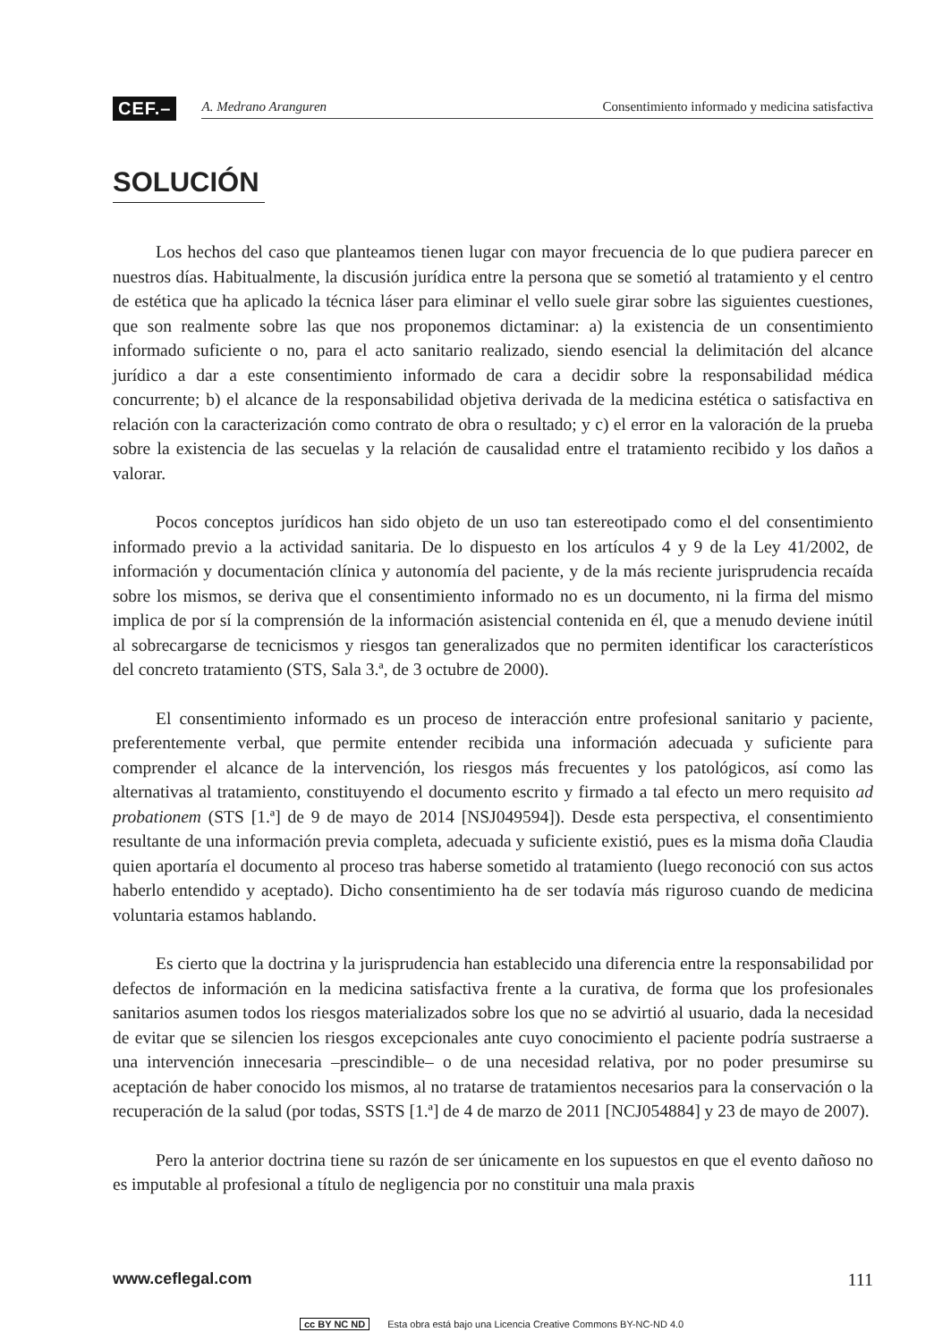CEF.–
A. Medrano Aranguren Consentimiento informado y medicina satisfactiva
SOLUCIÓN
Los hechos del caso que planteamos tienen lugar con mayor frecuencia de lo que pudiera parecer en nuestros días. Habitualmente, la discusión jurídica entre la persona que se sometió al tratamiento y el centro de estética que ha aplicado la técnica láser para eliminar el vello suele girar sobre las siguientes cuestiones, que son realmente sobre las que nos proponemos dictaminar: a) la existencia de un consentimiento informado suficiente o no, para el acto sanitario realizado, siendo esencial la delimitación del alcance jurídico a dar a este consentimiento informado de cara a decidir sobre la responsabilidad médica concurrente; b) el alcance de la responsabilidad objetiva derivada de la medicina estética o satisfactiva en relación con la caracterización como contrato de obra o resultado; y c) el error en la valoración de la prueba sobre la existencia de las secuelas y la relación de causalidad entre el tratamiento recibido y los daños a valorar.
Pocos conceptos jurídicos han sido objeto de un uso tan estereotipado como el del consentimiento informado previo a la actividad sanitaria. De lo dispuesto en los artículos 4 y 9 de la Ley 41/2002, de información y documentación clínica y autonomía del paciente, y de la más reciente jurisprudencia recaída sobre los mismos, se deriva que el consentimiento informado no es un documento, ni la firma del mismo implica de por sí la comprensión de la información asistencial contenida en él, que a menudo deviene inútil al sobrecargarse de tecnicismos y riesgos tan generalizados que no permiten identificar los característicos del concreto tratamiento (STS, Sala 3.ª, de 3 octubre de 2000).
El consentimiento informado es un proceso de interacción entre profesional sanitario y paciente, preferentemente verbal, que permite entender recibida una información adecuada y suficiente para comprender el alcance de la intervención, los riesgos más frecuentes y los patológicos, así como las alternativas al tratamiento, constituyendo el documento escrito y firmado a tal efecto un mero requisito ad probationem (STS [1.ª] de 9 de mayo de 2014 [NSJ049594]). Desde esta perspectiva, el consentimiento resultante de una información previa completa, adecuada y suficiente existió, pues es la misma doña Claudia quien aportaría el documento al proceso tras haberse sometido al tratamiento (luego reconoció con sus actos haberlo entendido y aceptado). Dicho consentimiento ha de ser todavía más riguroso cuando de medicina voluntaria estamos hablando.
Es cierto que la doctrina y la jurisprudencia han establecido una diferencia entre la responsabilidad por defectos de información en la medicina satisfactiva frente a la curativa, de forma que los profesionales sanitarios asumen todos los riesgos materializados sobre los que no se advirtió al usuario, dada la necesidad de evitar que se silencien los riesgos excepcionales ante cuyo conocimiento el paciente podría sustraerse a una intervención innecesaria –prescindible– o de una necesidad relativa, por no poder presumirse su aceptación de haber conocido los mismos, al no tratarse de tratamientos necesarios para la conservación o la recuperación de la salud (por todas, SSTS [1.ª] de 4 de marzo de 2011 [NCJ054884] y 23 de mayo de 2007).
Pero la anterior doctrina tiene su razón de ser únicamente en los supuestos en que el evento dañoso no es imputable al profesional a título de negligencia por no constituir una mala praxis
www.ceflegal.com 111
cc BY NC ND Esta obra está bajo una Licencia Creative Commons BY-NC-ND 4.0